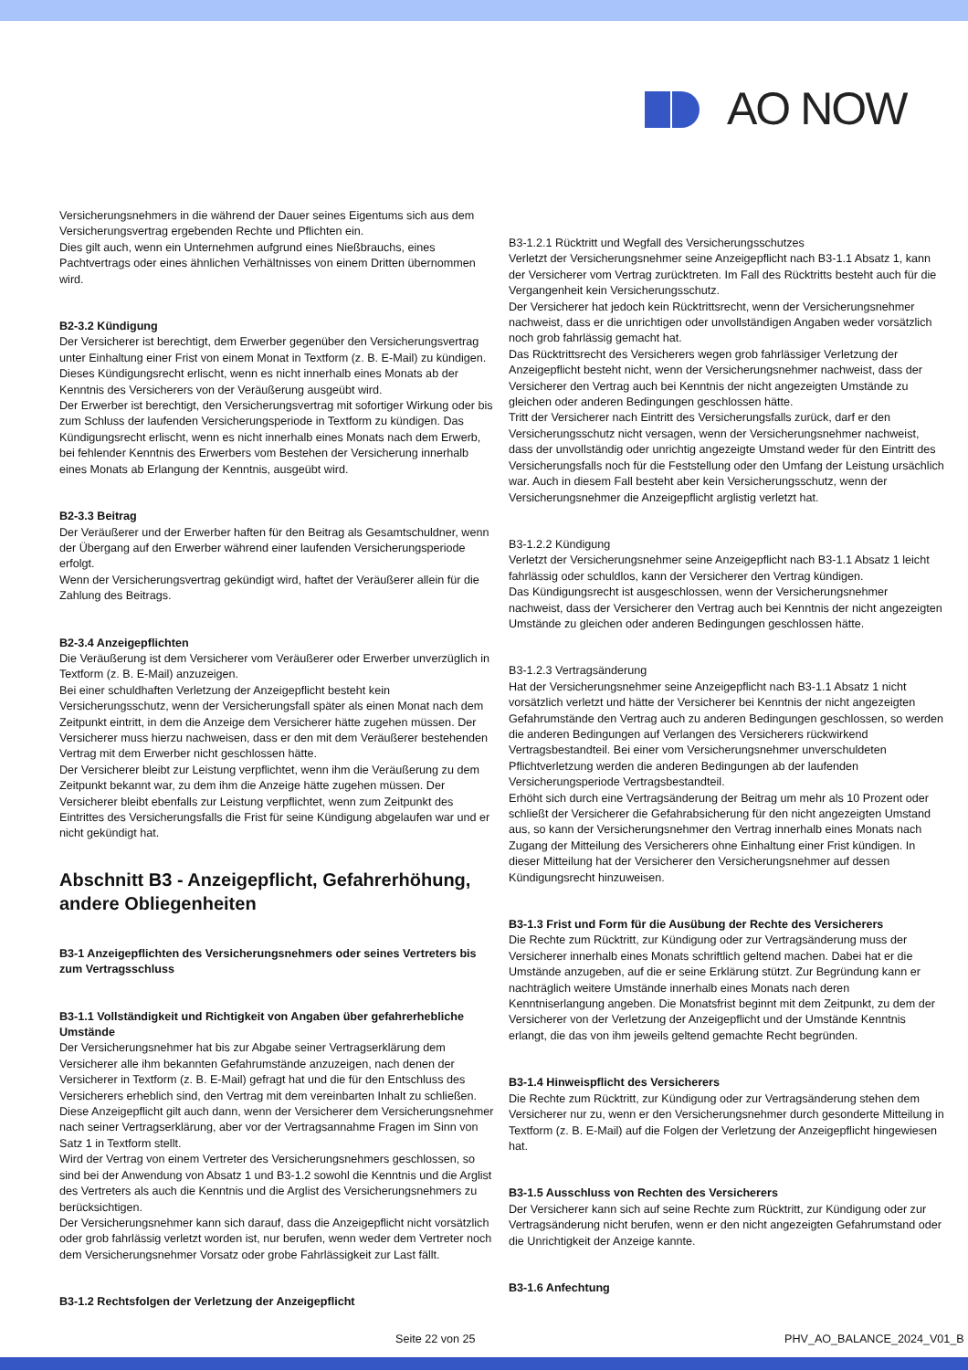AO NOW
Versicherungsnehmers in die während der Dauer seines Eigentums sich aus dem Versicherungsvertrag ergebenden Rechte und Pflichten ein.
Dies gilt auch, wenn ein Unternehmen aufgrund eines Nießbrauchs, eines Pachtvertrags oder eines ähnlichen Verhältnisses von einem Dritten übernommen wird.
B2-3.2 Kündigung
Der Versicherer ist berechtigt, dem Erwerber gegenüber den Versicherungsvertrag unter Einhaltung einer Frist von einem Monat in Textform (z. B. E-Mail) zu kündigen. Dieses Kündigungsrecht erlischt, wenn es nicht innerhalb eines Monats ab der Kenntnis des Versicherers von der Veräußerung ausgeübt wird.
Der Erwerber ist berechtigt, den Versicherungsvertrag mit sofortiger Wirkung oder bis zum Schluss der laufenden Versicherungsperiode in Textform zu kündigen. Das Kündigungsrecht erlischt, wenn es nicht innerhalb eines Monats nach dem Erwerb, bei fehlender Kenntnis des Erwerbers vom Bestehen der Versicherung innerhalb eines Monats ab Erlangung der Kenntnis, ausgeübt wird.
B2-3.3 Beitrag
Der Veräußerer und der Erwerber haften für den Beitrag als Gesamtschuldner, wenn der Übergang auf den Erwerber während einer laufenden Versicherungsperiode erfolgt.
Wenn der Versicherungsvertrag gekündigt wird, haftet der Veräußerer allein für die Zahlung des Beitrags.
B2-3.4 Anzeigepflichten
Die Veräußerung ist dem Versicherer vom Veräußerer oder Erwerber unverzüglich in Textform (z. B. E-Mail) anzuzeigen.
Bei einer schuldhaften Verletzung der Anzeigepflicht besteht kein Versicherungsschutz, wenn der Versicherungsfall später als einen Monat nach dem Zeitpunkt eintritt, in dem die Anzeige dem Versicherer hätte zugehen müssen. Der Versicherer muss hierzu nachweisen, dass er den mit dem Veräußerer bestehenden Vertrag mit dem Erwerber nicht geschlossen hätte.
Der Versicherer bleibt zur Leistung verpflichtet, wenn ihm die Veräußerung zu dem Zeitpunkt bekannt war, zu dem ihm die Anzeige hätte zugehen müssen. Der Versicherer bleibt ebenfalls zur Leistung verpflichtet, wenn zum Zeitpunkt des Eintrittes des Versicherungsfalls die Frist für seine Kündigung abgelaufen war und er nicht gekündigt hat.
Abschnitt B3 - Anzeigepflicht, Gefahrerhöhung, andere Obliegenheiten
B3-1 Anzeigepflichten des Versicherungsnehmers oder seines Vertreters bis zum Vertragsschluss
B3-1.1 Vollständigkeit und Richtigkeit von Angaben über gefahrerhebliche Umstände
Der Versicherungsnehmer hat bis zur Abgabe seiner Vertragserklärung dem Versicherer alle ihm bekannten Gefahrumstände anzuzeigen, nach denen der Versicherer in Textform (z. B. E-Mail) gefragt hat und die für den Entschluss des Versicherers erheblich sind, den Vertrag mit dem vereinbarten Inhalt zu schließen. Diese Anzeigepflicht gilt auch dann, wenn der Versicherer dem Versicherungsnehmer nach seiner Vertragserklärung, aber vor der Vertragsannahme Fragen im Sinn von Satz 1 in Textform stellt.
Wird der Vertrag von einem Vertreter des Versicherungsnehmers geschlossen, so sind bei der Anwendung von Absatz 1 und B3-1.2 sowohl die Kenntnis und die Arglist des Vertreters als auch die Kenntnis und die Arglist des Versicherungsnehmers zu berücksichtigen.
Der Versicherungsnehmer kann sich darauf, dass die Anzeigepflicht nicht vorsätzlich oder grob fahrlässig verletzt worden ist, nur berufen, wenn weder dem Vertreter noch dem Versicherungsnehmer Vorsatz oder grobe Fahrlässigkeit zur Last fällt.
B3-1.2 Rechtsfolgen der Verletzung der Anzeigepflicht
B3-1.2.1 Rücktritt und Wegfall des Versicherungsschutzes
Verletzt der Versicherungsnehmer seine Anzeigepflicht nach B3-1.1 Absatz 1, kann der Versicherer vom Vertrag zurücktreten. Im Fall des Rücktritts besteht auch für die Vergangenheit kein Versicherungsschutz.
Der Versicherer hat jedoch kein Rücktrittsrecht, wenn der Versicherungsnehmer nachweist, dass er die unrichtigen oder unvollständigen Angaben weder vorsätzlich noch grob fahrlässig gemacht hat.
Das Rücktrittsrecht des Versicherers wegen grob fahrlässiger Verletzung der Anzeigepflicht besteht nicht, wenn der Versicherungsnehmer nachweist, dass der Versicherer den Vertrag auch bei Kenntnis der nicht angezeigten Umstände zu gleichen oder anderen Bedingungen geschlossen hätte.
Tritt der Versicherer nach Eintritt des Versicherungsfalls zurück, darf er den Versicherungsschutz nicht versagen, wenn der Versicherungsnehmer nachweist, dass der unvollständig oder unrichtig angezeigte Umstand weder für den Eintritt des Versicherungsfalls noch für die Feststellung oder den Umfang der Leistung ursächlich war. Auch in diesem Fall besteht aber kein Versicherungsschutz, wenn der Versicherungsnehmer die Anzeigepflicht arglistig verletzt hat.
B3-1.2.2 Kündigung
Verletzt der Versicherungsnehmer seine Anzeigepflicht nach B3-1.1 Absatz 1 leicht fahrlässig oder schuldlos, kann der Versicherer den Vertrag kündigen.
Das Kündigungsrecht ist ausgeschlossen, wenn der Versicherungsnehmer nachweist, dass der Versicherer den Vertrag auch bei Kenntnis der nicht angezeigten Umstände zu gleichen oder anderen Bedingungen geschlossen hätte.
B3-1.2.3 Vertragsänderung
Hat der Versicherungsnehmer seine Anzeigepflicht nach B3-1.1 Absatz 1 nicht vorsätzlich verletzt und hätte der Versicherer bei Kenntnis der nicht angezeigten Gefahrumstände den Vertrag auch zu anderen Bedingungen geschlossen, so werden die anderen Bedingungen auf Verlangen des Versicherers rückwirkend Vertragsbestandteil. Bei einer vom Versicherungsnehmer unverschuldeten Pflichtverletzung werden die anderen Bedingungen ab der laufenden Versicherungsperiode Vertragsbestandteil.
Erhöht sich durch eine Vertragsänderung der Beitrag um mehr als 10 Prozent oder schließt der Versicherer die Gefahrabsicherung für den nicht angezeigten Umstand aus, so kann der Versicherungsnehmer den Vertrag innerhalb eines Monats nach Zugang der Mitteilung des Versicherers ohne Einhaltung einer Frist kündigen. In dieser Mitteilung hat der Versicherer den Versicherungsnehmer auf dessen Kündigungsrecht hinzuweisen.
B3-1.3 Frist und Form für die Ausübung der Rechte des Versicherers
Die Rechte zum Rücktritt, zur Kündigung oder zur Vertragsänderung muss der Versicherer innerhalb eines Monats schriftlich geltend machen. Dabei hat er die Umstände anzugeben, auf die er seine Erklärung stützt. Zur Begründung kann er nachträglich weitere Umstände innerhalb eines Monats nach deren Kenntniserlangung angeben. Die Monatsfrist beginnt mit dem Zeitpunkt, zu dem der Versicherer von der Verletzung der Anzeigepflicht und der Umstände Kenntnis erlangt, die das von ihm jeweils geltend gemachte Recht begründen.
B3-1.4 Hinweispflicht des Versicherers
Die Rechte zum Rücktritt, zur Kündigung oder zur Vertragsänderung stehen dem Versicherer nur zu, wenn er den Versicherungsnehmer durch gesonderte Mitteilung in Textform (z. B. E-Mail) auf die Folgen der Verletzung der Anzeigepflicht hingewiesen hat.
B3-1.5 Ausschluss von Rechten des Versicherers
Der Versicherer kann sich auf seine Rechte zum Rücktritt, zur Kündigung oder zur Vertragsänderung nicht berufen, wenn er den nicht angezeigten Gefahrumstand oder die Unrichtigkeit der Anzeige kannte.
B3-1.6 Anfechtung
Seite 22 von 25 PHV_AO_BALANCE_2024_V01_B